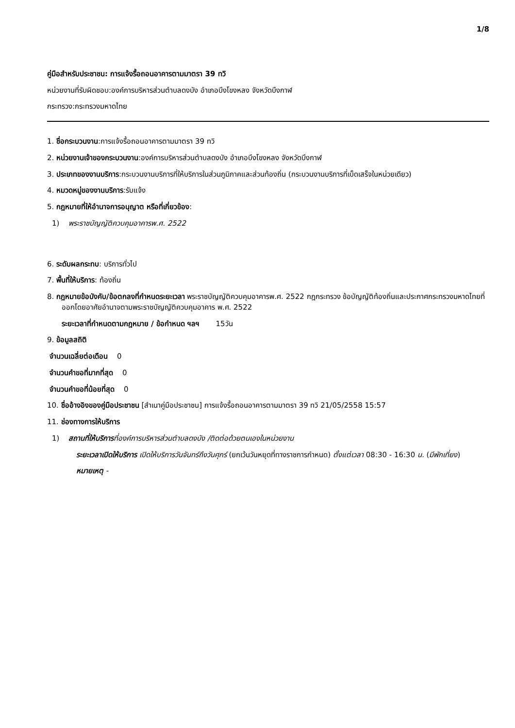1/8
คู่มือสำหรับประชาชน: การแจ้งรื้อถอนอาคารตามมาตรา 39 ทวิ
หน่วยงานที่รับผิดชอบ:องค์การบริหารส่วนตำบลดงบัง อำเภอบึงโขงหลง จังหวัดบึงกาฬ
กระทรวง:กระทรวงมหาดไทย
1. ชื่อกระบวนงาน:การแจ้งรื้อถอนอาคารตามมาตรา 39 ทวิ
2. หน่วยงานเจ้าของกระบวนงาน:องค์การบริหารส่วนตำบลดงบัง อำเภอบึงโขงหลง จังหวัดบึงกาฬ
3. ประเภทของงานบริการ:กระบวนงานบริการที่ให้บริการในส่วนภูมิภาคและส่วนท้องถิ่น (กระบวนงานบริการที่เบ็ดเสร็จในหน่วยเดียว)
4. หมวดหมู่ของงานบริการ:รับแจ้ง
5. กฎหมายที่ให้อำนาจการอนุญาต หรือที่เกี่ยวข้อง:
1) พระราชบัญญัติควบคุมอาคารพ.ศ. 2522
6. ระดับผลกระทบ: บริการทั่วไป
7. พื้นที่ให้บริการ: ท้องถิ่น
8. กฎหมายข้อบังคับ/ข้อตกลงที่กำหนดระยะเวลา พระราชบัญญัติควบคุมอาคารพ.ศ. 2522 กฎกระทรวง ข้อบัญญัติท้องถิ่นและประกาศกระทรวงมหาดไทยที่ออกโดยอาศัยอำนาจตามพระราชบัญญัติควบคุมอาคาร พ.ศ. 2522
ระยะเวลาที่กำหนดตามกฎหมาย / ข้อกำหนด ฯลฯ 15วัน
9. ข้อมูลสถิติ
จำนวนเฉลี่ยต่อเดือน 0
จำนวนคำขอที่มากที่สุด 0
จำนวนคำขอที่น้อยที่สุด 0
10. ชื่ออ้างอิงของคู่มือประชาชน [สำเนาคู่มือประชาชน] การแจ้งรื้อถอนอาคารตามมาตรา 39 ทวิ 21/05/2558 15:57
11. ช่องทางการให้บริการ
1) สถานที่ให้บริการที่องค์การบริหารส่วนตำบลดงบัง /ติดต่อด้วยตนเองในหน่วยงาน
ระยะเวลาเปิดให้บริการ เปิดให้บริการวันจันทร์ถึงวันศุกร์ (ยกเว้นวันหยุดที่ทางราชการกำหนด) ตั้งแต่เวลา 08:30 - 16:30 น. (มีพักเที่ยง)
หมายเหตุ -